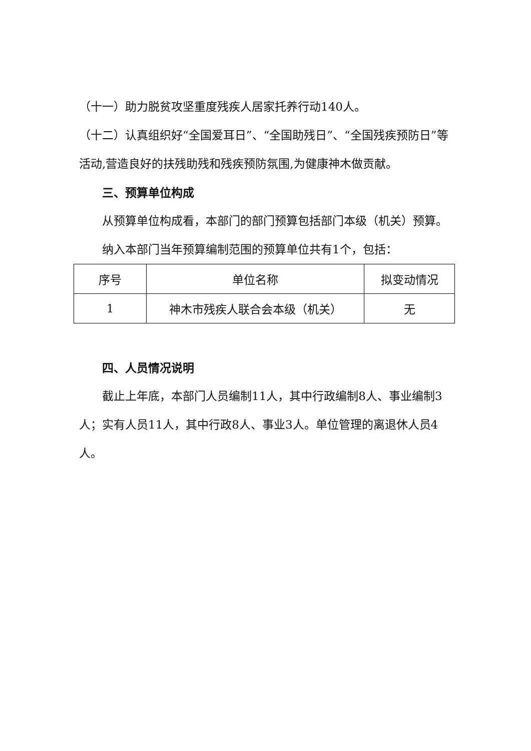（十一）助力脱贫攻坚重度残疾人居家托养行动140人。
（十二）认真组织好“全国爱耳日”、“全国助残日”、“全国残疾预防日”等活动,营造良好的扶残助残和残疾预防氛围,为健康神木做贡献。
三、预算单位构成
从预算单位构成看，本部门的部门预算包括部门本级（机关）预算。
纳入本部门当年预算编制范围的预算单位共有1个，包括：
| 序号 | 单位名称 | 拟变动情况 |
| 1 | 神木市残疾人联合会本级（机关） | 无 |
四、人员情况说明
截止上年底，本部门人员编制11人，其中行政编制8人、事业编制3人；实有人员11人，其中行政8人、事业3人。单位管理的离退休人员4人。